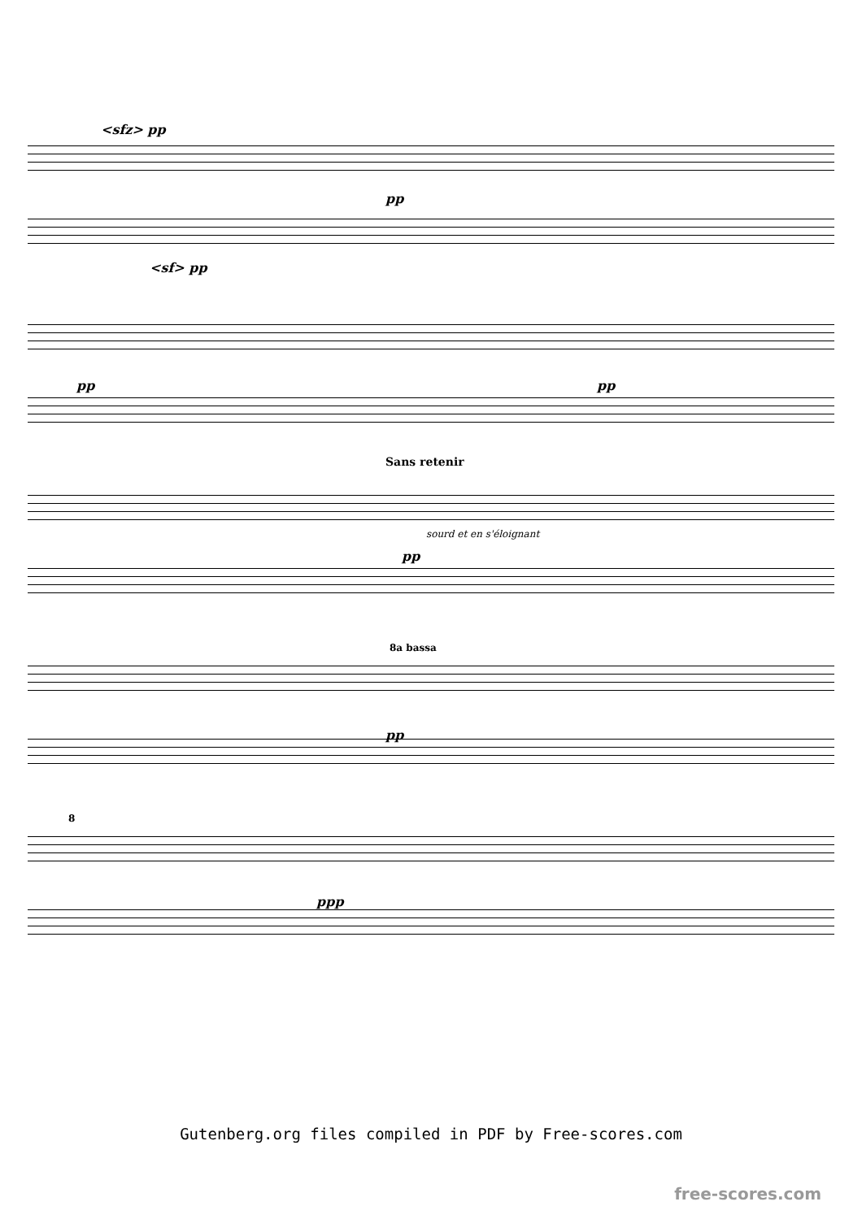<sfz> pp
pp
<sf> pp
pp pp
Sans retenir
sourd et en s'éloignant
pp
8a bassa
pp
8
ppp
Gutenberg.org files compiled in PDF by Free-scores.com
free-scores.com